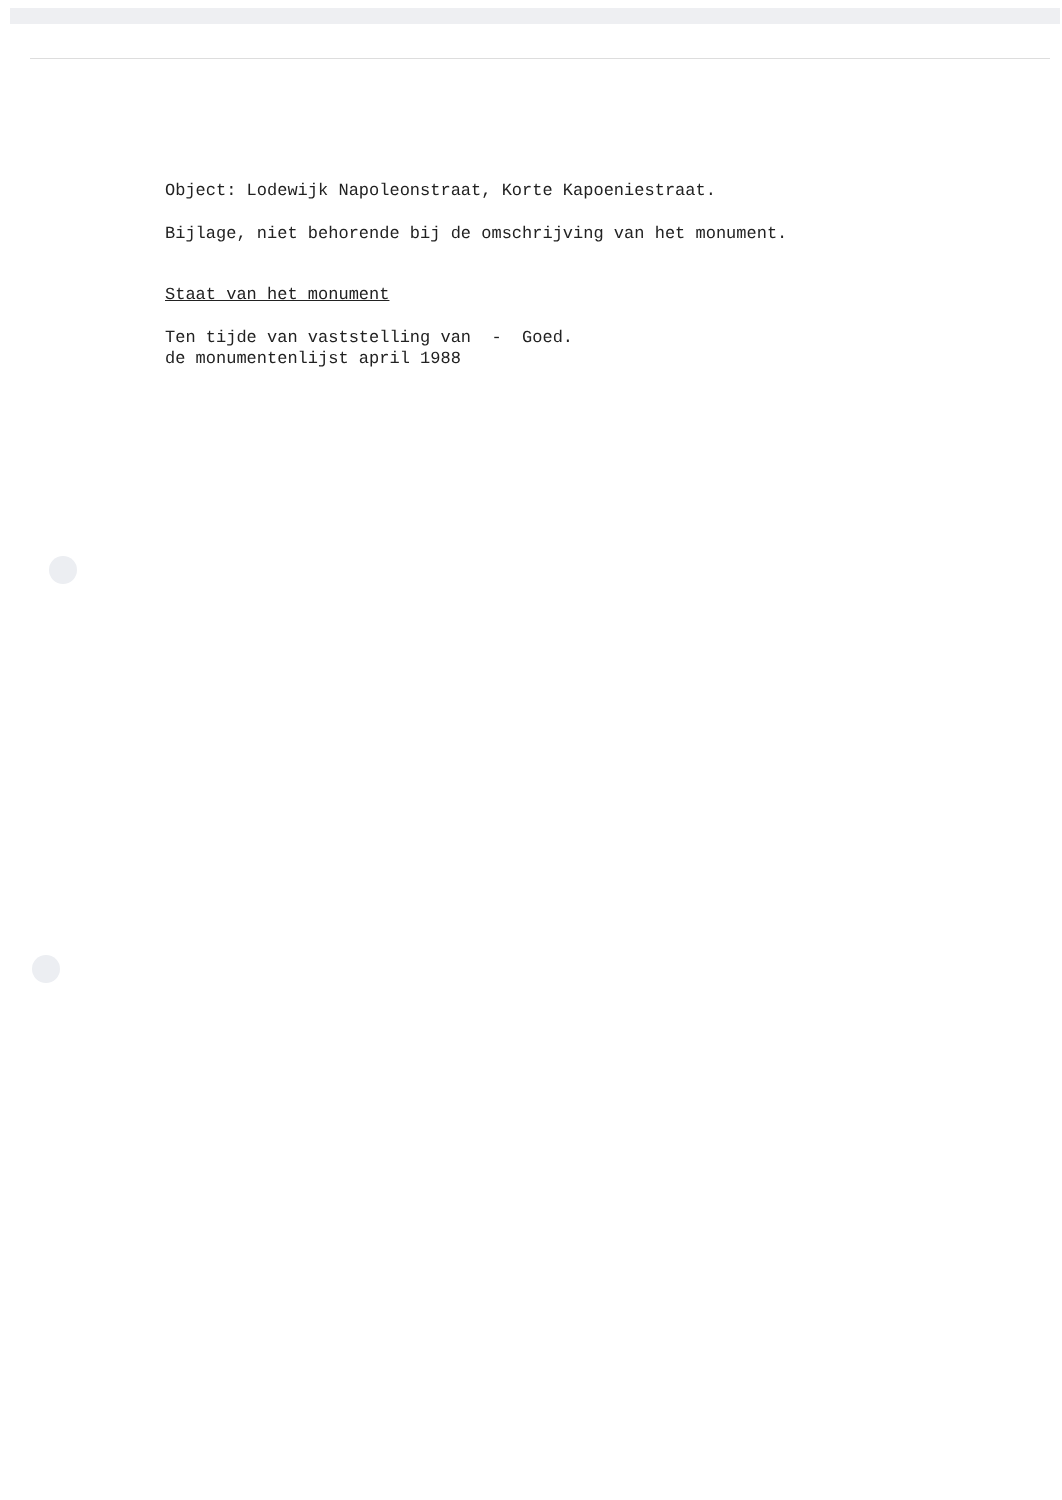Object: Lodewijk Napoleonstraat, Korte Kapoeniestraat.
Bijlage, niet behorende bij de omschrijving van het monument.
Staat van het monument
Ten tijde van vaststelling van - Goed.
de monumentenlijst april 1988